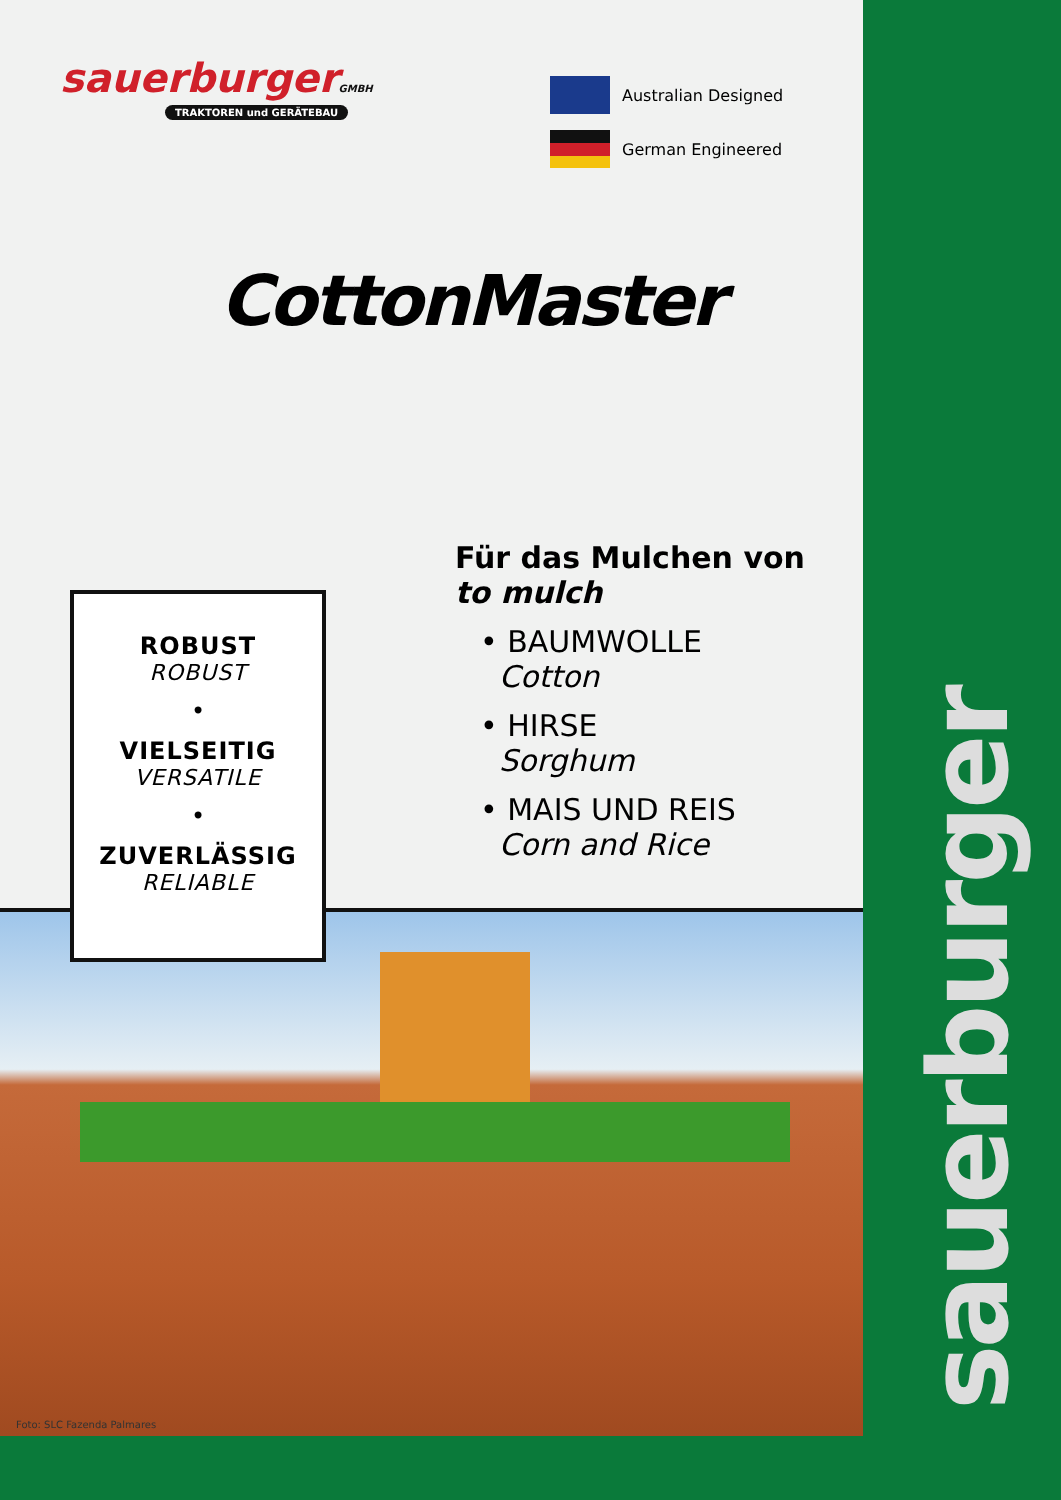sauerburgerGMBH
TRAKTOREN und GERÄTEBAU
Australian Designed
German Engineered
CottonMaster
Für das Mulchen von
to mulch
• BAUMWOLLE
Cotton
• HIRSE
Sorghum
• MAIS UND REIS
Corn and Rice
Foto: SLC Fazenda Palmares
ROBUST
ROBUST
•
VIELSEITIG
VERSATILE
•
ZUVERLÄSSIG
RELIABLE
sauerburger